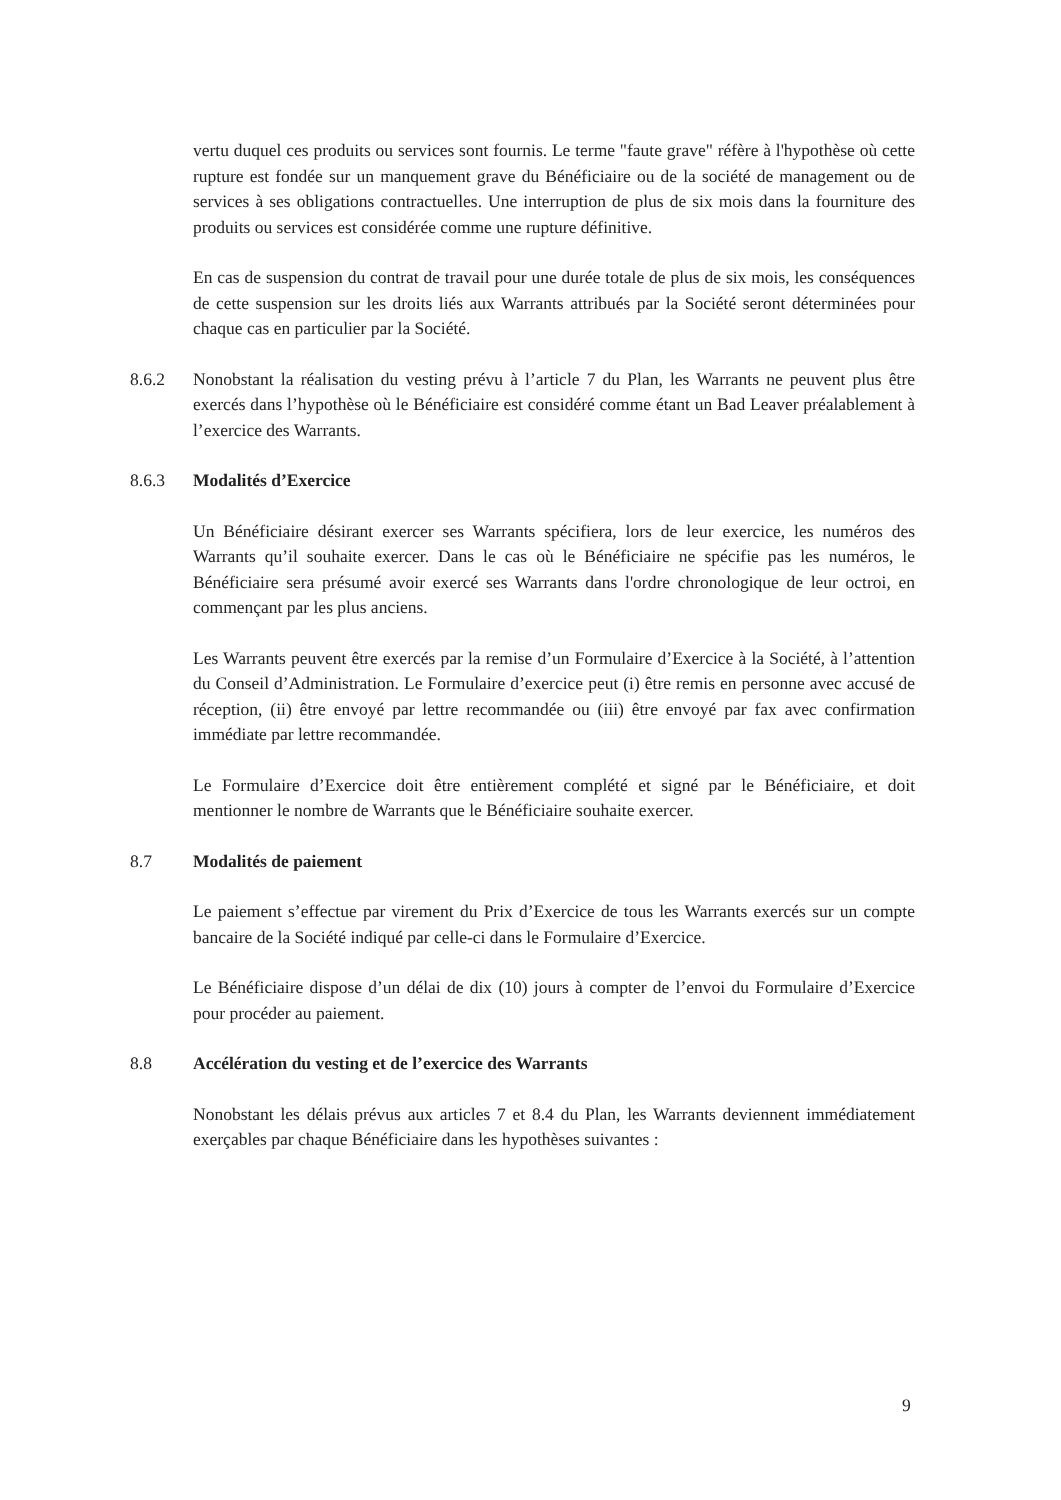vertu duquel ces produits ou services sont fournis. Le terme "faute grave" réfère à l'hypothèse où cette rupture est fondée sur un manquement grave du Bénéficiaire ou de la société de management ou de services à ses obligations contractuelles. Une interruption de plus de six mois dans la fourniture des produits ou services est considérée comme une rupture définitive.
En cas de suspension du contrat de travail pour une durée totale de plus de six mois, les conséquences de cette suspension sur les droits liés aux Warrants attribués par la Société seront déterminées pour chaque cas en particulier par la Société.
8.6.2 Nonobstant la réalisation du vesting prévu à l’article 7 du Plan, les Warrants ne peuvent plus être exercés dans l’hypothèse où le Bénéficiaire est considéré comme étant un Bad Leaver préalablement à l’exercice des Warrants.
8.6.3 Modalités d’Exercice
Un Bénéficiaire désirant exercer ses Warrants spécifiera, lors de leur exercice, les numéros des Warrants qu’il souhaite exercer. Dans le cas où le Bénéficiaire ne spécifie pas les numéros, le Bénéficiaire sera présumé avoir exercé ses Warrants dans l'ordre chronologique de leur octroi, en commençant par les plus anciens.
Les Warrants peuvent être exercés par la remise d’un Formulaire d’Exercice à la Société, à l’attention du Conseil d’Administration. Le Formulaire d’exercice peut (i) être remis en personne avec accusé de réception, (ii) être envoyé par lettre recommandée ou (iii) être envoyé par fax avec confirmation immédiate par lettre recommandée.
Le Formulaire d’Exercice doit être entièrement complété et signé par le Bénéficiaire, et doit mentionner le nombre de Warrants que le Bénéficiaire souhaite exercer.
8.7 Modalités de paiement
Le paiement s’effectue par virement du Prix d’Exercice de tous les Warrants exercés sur un compte bancaire de la Société indiqué par celle-ci dans le Formulaire d’Exercice.
Le Bénéficiaire dispose d’un délai de dix (10) jours à compter de l’envoi du Formulaire d’Exercice pour procéder au paiement.
8.8 Accélération du vesting et de l’exercice des Warrants
Nonobstant les délais prévus aux articles 7 et 8.4 du Plan, les Warrants deviennent immédiatement exerçables par chaque Bénéficiaire dans les hypothèses suivantes :
9